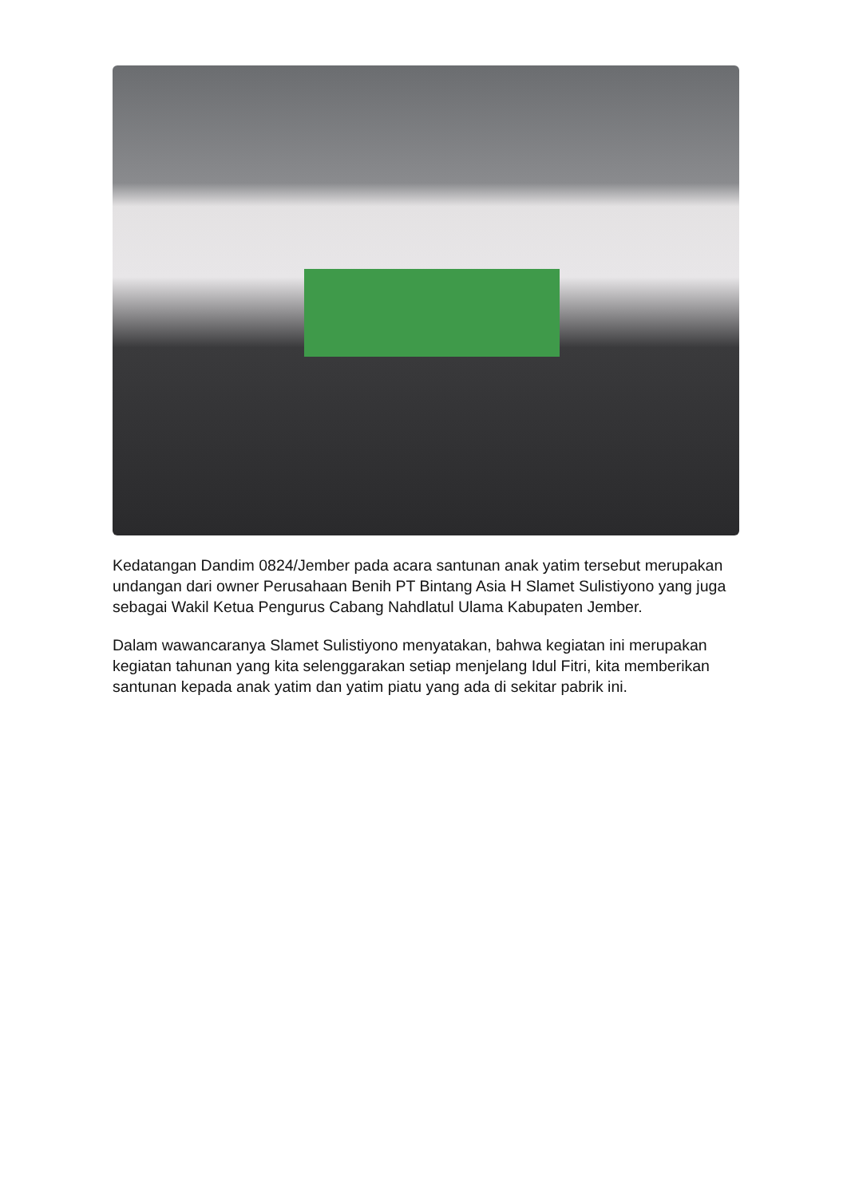Kedatangan Dandim 0824/Jember pada acara santunan anak yatim tersebut merupakan undangan dari owner Perusahaan Benih PT Bintang Asia H Slamet Sulistiyono yang juga sebagai Wakil Ketua Pengurus Cabang Nahdlatul Ulama Kabupaten Jember.
Dalam wawancaranya Slamet Sulistiyono menyatakan, bahwa kegiatan ini merupakan kegiatan tahunan yang kita selenggarakan setiap menjelang Idul Fitri, kita memberikan santunan kepada anak yatim dan yatim piatu yang ada di sekitar pabrik ini.